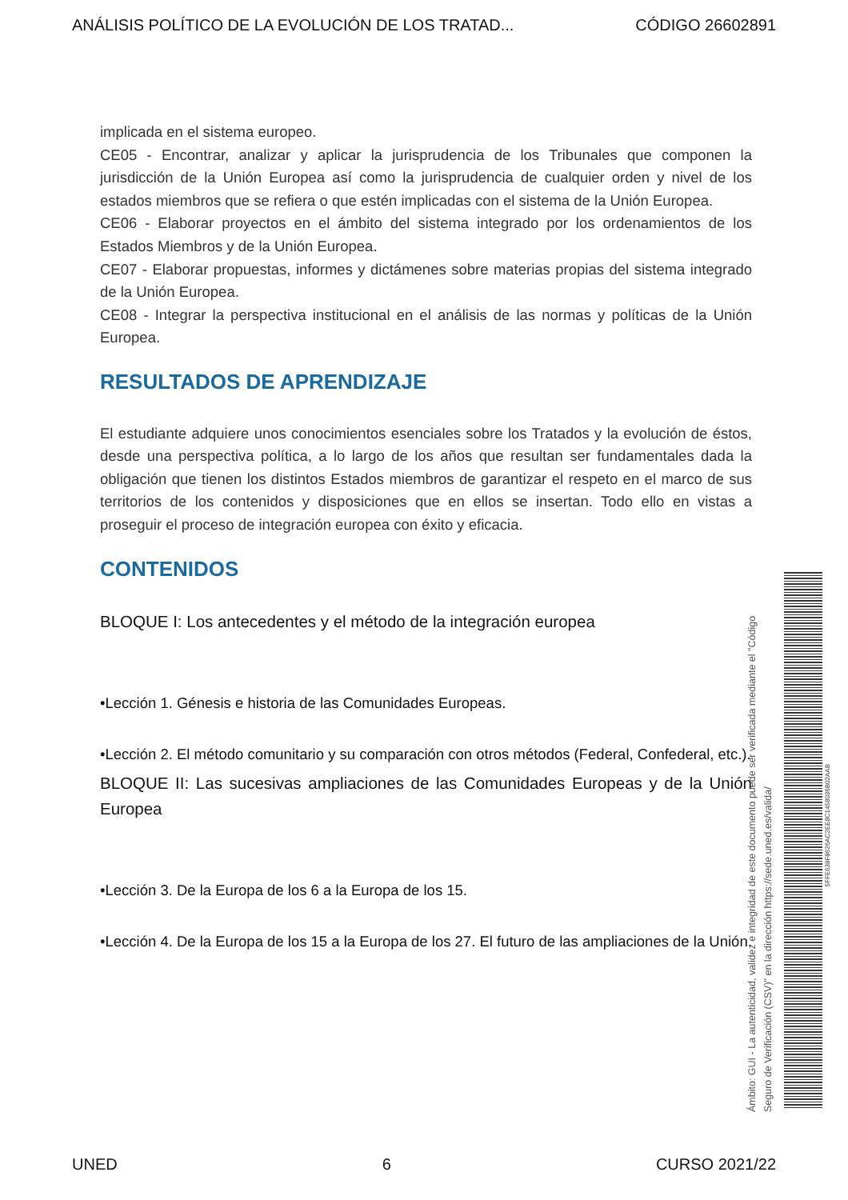ANÁLISIS POLÍTICO DE LA EVOLUCIÓN DE LOS TRATAD... CÓDIGO 26602891
implicada en el sistema europeo.
CE05 - Encontrar, analizar y aplicar la jurisprudencia de los Tribunales que componen la jurisdicción de la Unión Europea así como la jurisprudencia de cualquier orden y nivel de los estados miembros que se refiera o que estén implicadas con el sistema de la Unión Europea.
CE06 - Elaborar proyectos en el ámbito del sistema integrado por los ordenamientos de los Estados Miembros y de la Unión Europea.
CE07 - Elaborar propuestas, informes y dictámenes sobre materias propias del sistema integrado de la Unión Europea.
CE08 - Integrar la perspectiva institucional en el análisis de las normas y políticas de la Unión Europea.
RESULTADOS DE APRENDIZAJE
El estudiante adquiere unos conocimientos esenciales sobre los Tratados y la evolución de éstos, desde una perspectiva política, a lo largo de los años que resultan ser fundamentales dada la obligación que tienen los distintos Estados miembros de garantizar el respeto en el marco de sus territorios de los contenidos y disposiciones que en ellos se insertan. Todo ello en vistas a proseguir el proceso de integración europea con éxito y eficacia.
CONTENIDOS
BLOQUE I: Los antecedentes y el método de la integración europea
•Lección 1. Génesis e historia de las Comunidades Europeas.
•Lección 2. El método comunitario y su comparación con otros métodos (Federal, Confederal, etc.).
BLOQUE II: Las sucesivas ampliaciones de las Comunidades Europeas y de la Unión Europea
•Lección 3. De la Europa de los 6 a la Europa de los 15.
•Lección 4. De la Europa de los 15 a la Europa de los 27. El futuro de las ampliaciones de la Unión.
Ámbito: GUI - La autenticidad, validez e integridad de este documento puede ser verificada mediante el "Código Seguro de Verificación (CSV)" en la dirección https://sede.uned.es/valida/
5FFE638F8626AC2EE8C1458036B02AAB
UNED 6 CURSO 2021/22